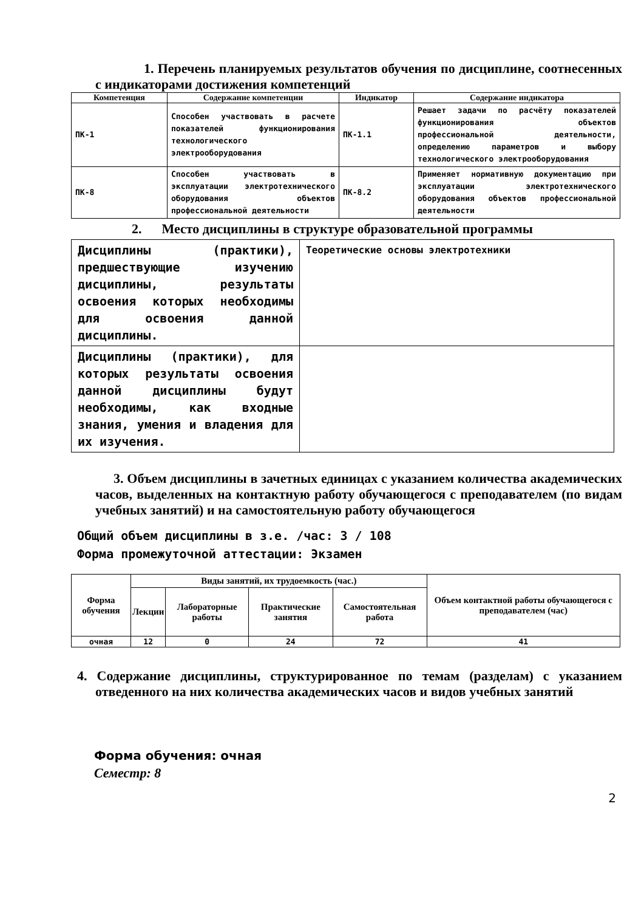1. Перечень планируемых результатов обучения по дисциплине, соотнесенных с индикаторами достижения компетенций
| Компетенция | Содержание компетенции | Индикатор | Содержание индикатора |
| --- | --- | --- | --- |
| ПК-1 | Способен участвовать в расчете показателей функционирования технологического электрооборудования | ПК-1.1 | Решает задачи по расчёту показателей функционирования объектов профессиональной деятельности, определению параметров и выбору технологического электрооборудования |
| ПК-8 | Способен участвовать в эксплуатации электротехнического оборудования объектов профессиональной деятельности | ПК-8.2 | Применяет нормативную документацию при эксплуатации электротехнического оборудования объектов профессиональной деятельности |
2. Место дисциплины в структуре образовательной программы
| Дисциплины (практики), предшествующие изучению дисциплины, результаты освоения которых необходимы для освоения данной дисциплины. | Теоретические основы электротехники |
| Дисциплины (практики), для которых результаты освоения данной дисциплины будут необходимы, как входные знания, умения и владения для их изучения. | |
3. Объем дисциплины в зачетных единицах с указанием количества академических часов, выделенных на контактную работу обучающегося с преподавателем (по видам учебных занятий) и на самостоятельную работу обучающегося
Общий объем дисциплины в з.е. /час: 3 / 108
Форма промежуточной аттестации: Экзамен
| Форма обучения | Виды занятий, их трудоемкость (час.) | | | | Объем контактной работы обучающегося с преподавателем (час) |
| --- | --- | --- | --- | --- | --- |
| | Лекции | Лабораторные работы | Практические занятия | Самостоятельная работа | |
| очная | 12 | 0 | 24 | 72 | 41 |
4. Содержание дисциплины, структурированное по темам (разделам) с указанием отведенного на них количества академических часов и видов учебных занятий
Форма обучения: очная
Семестр: 8
2